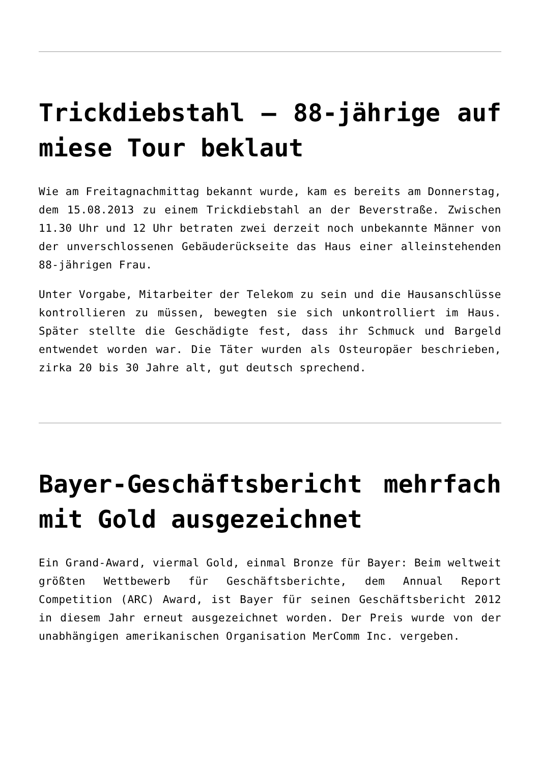Trickdiebstahl – 88-jährige auf miese Tour beklaut
Wie am Freitagnachmittag bekannt wurde, kam es bereits am Donnerstag, dem 15.08.2013 zu einem Trickdiebstahl an der Beverstraße. Zwischen 11.30 Uhr und 12 Uhr betraten zwei derzeit noch unbekannte Männer von der unverschlossenen Gebäuderückseite das Haus einer alleinstehenden 88-jährigen Frau.
Unter Vorgabe, Mitarbeiter der Telekom zu sein und die Hausanschlüsse kontrollieren zu müssen, bewegten sie sich unkontrolliert im Haus. Später stellte die Geschädigte fest, dass ihr Schmuck und Bargeld entwendet worden war. Die Täter wurden als Osteuropäer beschrieben, zirka 20 bis 30 Jahre alt, gut deutsch sprechend.
Bayer-Geschäftsbericht mehrfach mit Gold ausgezeichnet
Ein Grand-Award, viermal Gold, einmal Bronze für Bayer: Beim weltweit größten Wettbewerb für Geschäftsberichte, dem Annual Report Competition (ARC) Award, ist Bayer für seinen Geschäftsbericht 2012 in diesem Jahr erneut ausgezeichnet worden. Der Preis wurde von der unabhängigen amerikanischen Organisation MerComm Inc. vergeben.